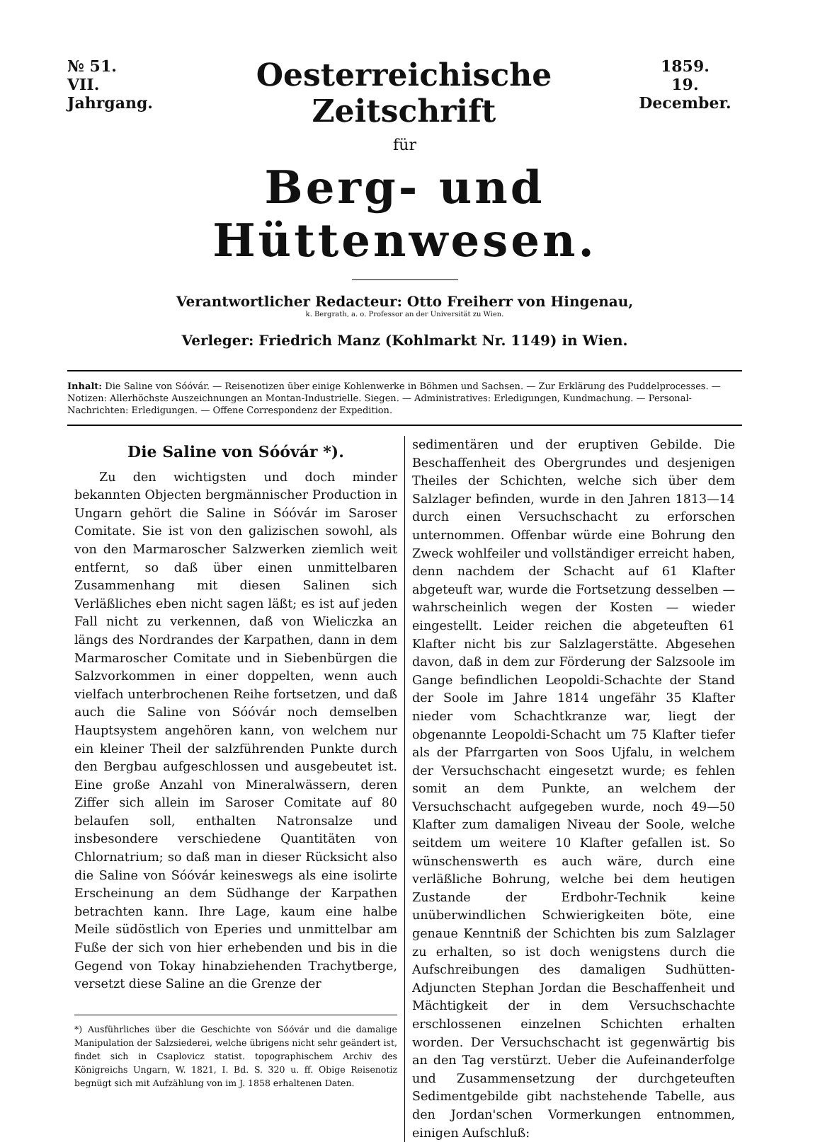№ 51.
VII. Jahrgang.
Oesterreichische Zeitschrift
1859.
19. December.
für
Berg- und Hüttenwesen.
Verantwortlicher Redacteur: Otto Freiherr von Hingenau,
k. Bergrath, a. o. Professor an der Universität zu Wien.
Verleger: Friedrich Manz (Kohlmarkt Nr. 1149) in Wien.
Inhalt: Die Saline von Sóóvár. — Reisenotizen über einige Kohlenwerke in Böhmen und Sachsen. — Zur Erklärung des Puddelprocesses. — Notizen: Allerhöchste Auszeichnungen an Montan-Industrielle. Siegen. — Administratives: Erledigungen, Kundmachung. — Personal-Nachrichten: Erledigungen. — Offene Correspondenz der Expedition.
Die Saline von Sóóvár *).
Zu den wichtigsten und doch minder bekannten Objecten bergmännischer Production in Ungarn gehört die Saline in Sóóvár im Saroser Comitate. Sie ist von den galizischen sowohl, als von den Marmaroscher Salzwerken ziemlich weit entfernt, so daß über einen unmittelbaren Zusammenhang mit diesen Salinen sich Verläßliches eben nicht sagen läßt; es ist auf jeden Fall nicht zu verkennen, daß von Wieliczka an längs des Nordrandes der Karpathen, dann in dem Marmaroscher Comitate und in Siebenbürgen die Salzvorkommen in einer doppelten, wenn auch vielfach unterbrochenen Reihe fortsetzen, und daß auch die Saline von Sóóvár noch demselben Hauptsystem angehören kann, von welchem nur ein kleiner Theil der salzführenden Punkte durch den Bergbau aufgeschlossen und ausgebeutet ist. Eine große Anzahl von Mineralwässern, deren Ziffer sich allein im Saroser Comitate auf 80 belaufen soll, enthalten Natronsalze und insbesondere verschiedene Quantitäten von Chlornatrium; so daß man in dieser Rücksicht also die Saline von Sóóvár keineswegs als eine isolirte Erscheinung an dem Südhange der Karpathen betrachten kann. Ihre Lage, kaum eine halbe Meile südöstlich von Eperies und unmittelbar am Fuße der sich von hier erhebenden und bis in die Gegend von Tokay hinabziehenden Trachytberge, versetzt diese Saline an die Grenze der
*) Ausführliches über die Geschichte von Sóóvár und die damalige Manipulation der Salzsiederei, welche übrigens nicht sehr geändert ist, findet sich in Csaplovicz statist. topographischem Archiv des Königreichs Ungarn, W. 1821, I. Bd. S. 320 u. ff. Obige Reisenotiz begnügt sich mit Aufzählung von im J. 1858 erhaltenen Daten.
sedimentären und der eruptiven Gebilde. Die Beschaffenheit des Obergrundes und desjenigen Theiles der Schichten, welche sich über dem Salzlager befinden, wurde in den Jahren 1813—14 durch einen Versuchschacht zu erforschen unternommen. Offenbar würde eine Bohrung den Zweck wohlfeiler und vollständiger erreicht haben, denn nachdem der Schacht auf 61 Klafter abgeteuft war, wurde die Fortsetzung desselben — wahrscheinlich wegen der Kosten — wieder eingestellt. Leider reichen die abgeteuften 61 Klafter nicht bis zur Salzlagerstätte. Abgesehen davon, daß in dem zur Förderung der Salzsoole im Gange befindlichen Leopoldi-Schachte der Stand der Soole im Jahre 1814 ungefähr 35 Klafter nieder vom Schachtkranze war, liegt der obgenannte Leopoldi-Schacht um 75 Klafter tiefer als der Pfarrgarten von Soos Ujfalu, in welchem der Versuchschacht eingesetzt wurde; es fehlen somit an dem Punkte, an welchem der Versuchschacht aufgegeben wurde, noch 49—50 Klafter zum damaligen Niveau der Soole, welche seitdem um weitere 10 Klafter gefallen ist. So wünschenswerth es auch wäre, durch eine verläßliche Bohrung, welche bei dem heutigen Zustande der Erdbohr-Technik keine unüberwindlichen Schwierigkeiten böte, eine genaue Kenntniß der Schichten bis zum Salzlager zu erhalten, so ist doch wenigstens durch die Aufschreibungen des damaligen Sudhütten-Adjuncten Stephan Jordan die Beschaffenheit und Mächtigkeit der in dem Versuchschachte erschlossenen einzelnen Schichten erhalten worden. Der Versuchschacht ist gegenwärtig bis an den Tag verstürzt. Ueber die Aufeinanderfolge und Zusammensetzung der durchgeteuften Sedimentgebilde gibt nachstehende Tabelle, aus den Jordan'schen Vormerkungen entnommen, einigen Aufschluß: